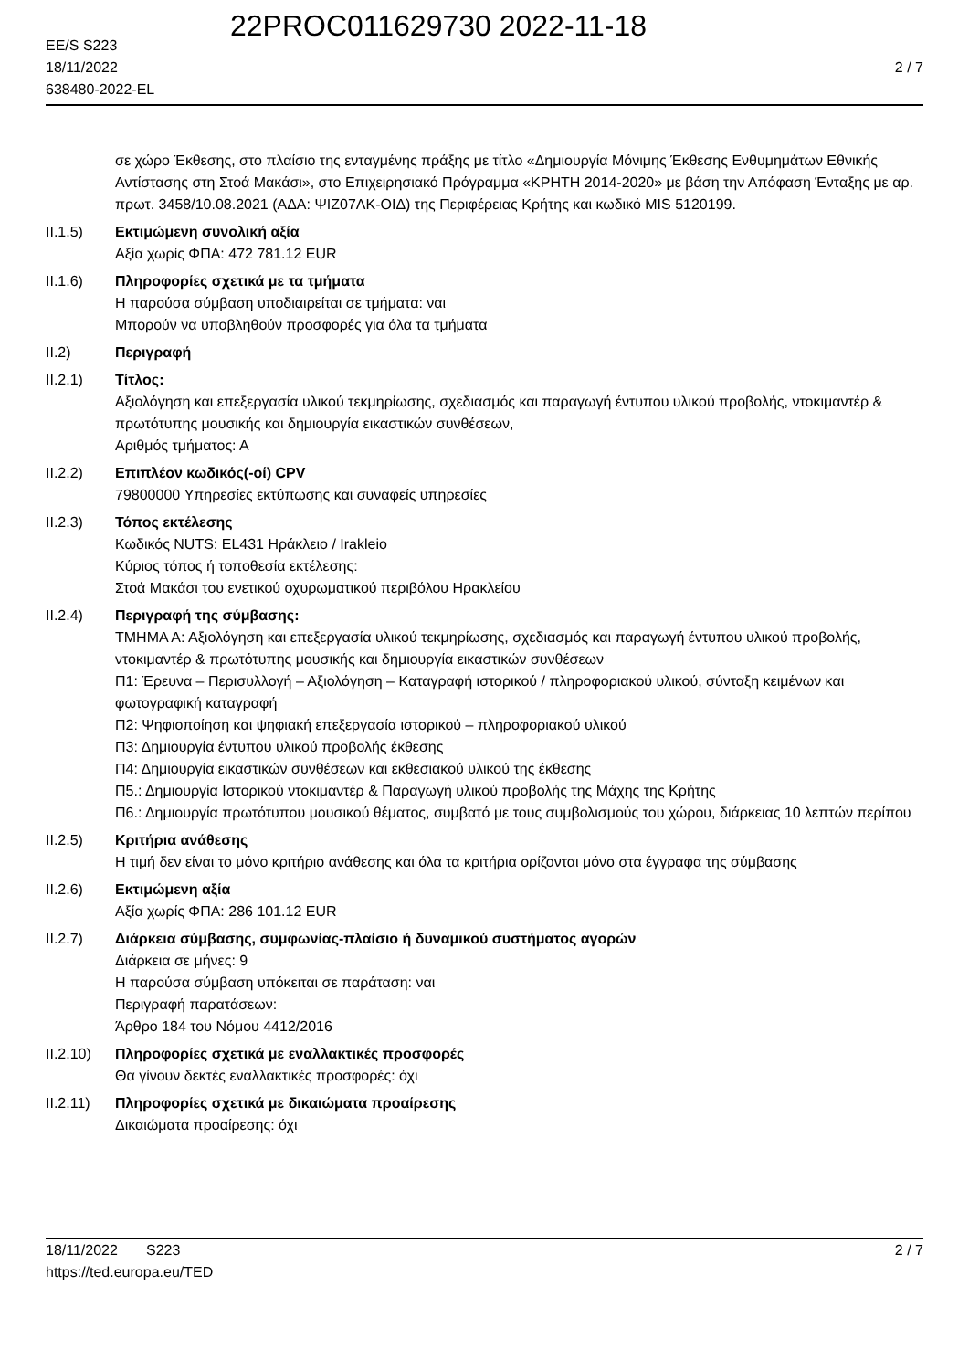22PROC011629730 2022-11-18
EE/S S223
18/11/2022
638480-2022-EL
2 / 7
σε χώρο Έκθεσης, στο πλαίσιο της ενταγμένης πράξης με τίτλο «Δημιουργία Μόνιμης Έκθεσης Ενθυμημάτων Εθνικής Αντίστασης στη Στοά Μακάσι», στο Επιχειρησιακό Πρόγραμμα «ΚΡΗΤΗ 2014-2020» με βάση την Απόφαση Ένταξης με αρ. πρωτ. 3458/10.08.2021 (ΑΔΑ: ΨΙΖ07ΛΚ-ΟΙΔ) της Περιφέρειας Κρήτης και κωδικό MIS 5120199.
II.1.5) Εκτιμώμενη συνολική αξία
Αξία χωρίς ΦΠΑ: 472 781.12 EUR
II.1.6) Πληροφορίες σχετικά με τα τμήματα
Η παρούσα σύμβαση υποδιαιρείται σε τμήματα: ναι
Μπορούν να υποβληθούν προσφορές για όλα τα τμήματα
II.2) Περιγραφή
II.2.1) Τίτλος:
Αξιολόγηση και επεξεργασία υλικού τεκμηρίωσης, σχεδιασμός και παραγωγή έντυπου υλικού προβολής, ντοκιμαντέρ & πρωτότυπης μουσικής και δημιουργία εικαστικών συνθέσεων,
Αριθμός τμήματος: Α
II.2.2) Επιπλέον κωδικός(-οί) CPV
79800000 Υπηρεσίες εκτύπωσης και συναφείς υπηρεσίες
II.2.3) Τόπος εκτέλεσης
Κωδικός NUTS: EL431 Ηράκλειο / Irakleio
Κύριος τόπος ή τοποθεσία εκτέλεσης:
Στοά Μακάσι του ενετικού οχυρωματικού περιβόλου Ηρακλείου
II.2.4) Περιγραφή της σύμβασης:
ΤΜΗΜΑ Α: Αξιολόγηση και επεξεργασία υλικού τεκμηρίωσης, σχεδιασμός και παραγωγή έντυπου υλικού προβολής, ντοκιμαντέρ & πρωτότυπης μουσικής και δημιουργία εικαστικών συνθέσεων
Π1: Έρευνα – Περισυλλογή – Αξιολόγηση – Καταγραφή ιστορικού / πληροφοριακού υλικού, σύνταξη κειμένων και φωτογραφική καταγραφή
Π2: Ψηφιοποίηση και ψηφιακή επεξεργασία ιστορικού – πληροφοριακού υλικού
Π3: Δημιουργία έντυπου υλικού προβολής έκθεσης
Π4: Δημιουργία εικαστικών συνθέσεων και εκθεσιακού υλικού της έκθεσης
Π5.: Δημιουργία Ιστορικού ντοκιμαντέρ & Παραγωγή υλικού προβολής της Μάχης της Κρήτης
Π6.: Δημιουργία πρωτότυπου μουσικού θέματος, συμβατό με τους συμβολισμούς του χώρου, διάρκειας 10 λεπτών περίπου
II.2.5) Κριτήρια ανάθεσης
Η τιμή δεν είναι το μόνο κριτήριο ανάθεσης και όλα τα κριτήρια ορίζονται μόνο στα έγγραφα της σύμβασης
II.2.6) Εκτιμώμενη αξία
Αξία χωρίς ΦΠΑ: 286 101.12 EUR
II.2.7) Διάρκεια σύμβασης, συμφωνίας-πλαίσιο ή δυναμικού συστήματος αγορών
Διάρκεια σε μήνες: 9
Η παρούσα σύμβαση υπόκειται σε παράταση: ναι
Περιγραφή παρατάσεων:
Άρθρο 184 του Νόμου 4412/2016
II.2.10)
Πληροφορίες σχετικά με εναλλακτικές προσφορές
Θα γίνουν δεκτές εναλλακτικές προσφορές: όχι
II.2.11)
Πληροφορίες σχετικά με δικαιώματα προαίρεσης
Δικαιώματα προαίρεσης: όχι
18/11/2022 S223
https://ted.europa.eu/TED
2 / 7